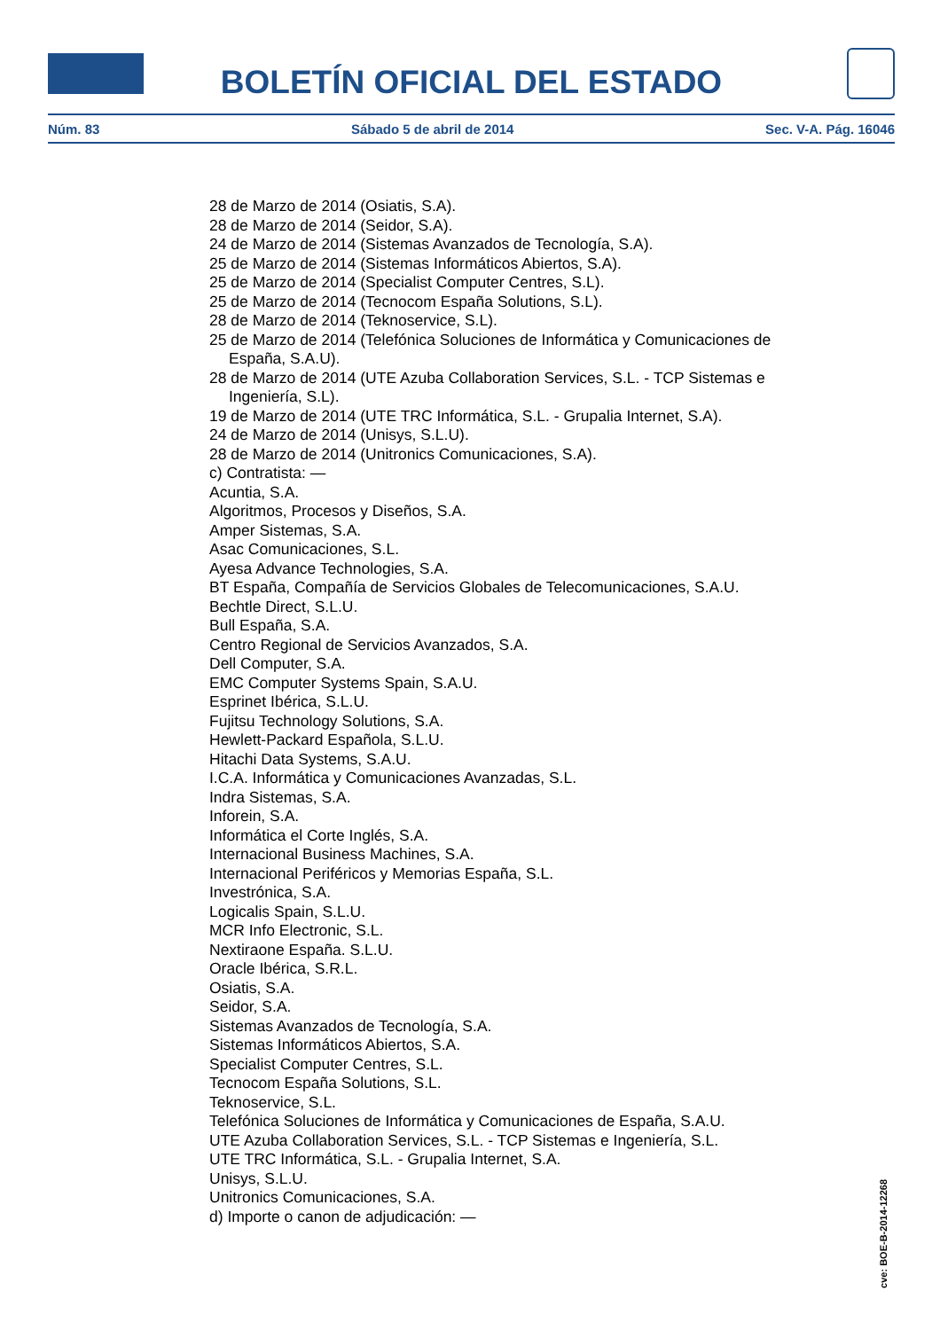BOLETÍN OFICIAL DEL ESTADO
Núm. 83 Sábado 5 de abril de 2014 Sec. V-A. Pág. 16046
28 de Marzo de 2014 (Osiatis, S.A).
28 de Marzo de 2014 (Seidor, S.A).
24 de Marzo de 2014 (Sistemas Avanzados de Tecnología, S.A).
25 de Marzo de 2014 (Sistemas Informáticos Abiertos, S.A).
25 de Marzo de 2014 (Specialist Computer Centres, S.L).
25 de Marzo de 2014 (Tecnocom España Solutions, S.L).
28 de Marzo de 2014 (Teknoservice, S.L).
25 de Marzo de 2014 (Telefónica Soluciones de Informática y Comunicaciones de España, S.A.U).
28 de Marzo de 2014 (UTE Azuba Collaboration Services, S.L. - TCP Sistemas e Ingeniería, S.L).
19 de Marzo de 2014 (UTE TRC Informática, S.L. - Grupalia Internet, S.A).
24 de Marzo de 2014 (Unisys, S.L.U).
28 de Marzo de 2014 (Unitronics Comunicaciones, S.A).
c) Contratista: —
Acuntia, S.A.
Algoritmos, Procesos y Diseños, S.A.
Amper Sistemas, S.A.
Asac Comunicaciones, S.L.
Ayesa Advance Technologies, S.A.
BT España, Compañía de Servicios Globales de Telecomunicaciones, S.A.U.
Bechtle Direct, S.L.U.
Bull España, S.A.
Centro Regional de Servicios Avanzados, S.A.
Dell Computer, S.A.
EMC Computer Systems Spain, S.A.U.
Esprinet Ibérica, S.L.U.
Fujitsu Technology Solutions, S.A.
Hewlett-Packard Española, S.L.U.
Hitachi Data Systems, S.A.U.
I.C.A. Informática y Comunicaciones Avanzadas, S.L.
Indra Sistemas, S.A.
Inforein, S.A.
Informática el Corte Inglés, S.A.
Internacional Business Machines, S.A.
Internacional Periféricos y Memorias España, S.L.
Investrónica, S.A.
Logicalis Spain, S.L.U.
MCR Info Electronic, S.L.
Nextiraone España. S.L.U.
Oracle Ibérica, S.R.L.
Osiatis, S.A.
Seidor, S.A.
Sistemas Avanzados de Tecnología, S.A.
Sistemas Informáticos Abiertos, S.A.
Specialist Computer Centres, S.L.
Tecnocom España Solutions, S.L.
Teknoservice, S.L.
Telefónica Soluciones de Informática y Comunicaciones de España, S.A.U.
UTE Azuba Collaboration Services, S.L. - TCP Sistemas e Ingeniería, S.L.
UTE TRC Informática, S.L. - Grupalia Internet, S.A.
Unisys, S.L.U.
Unitronics Comunicaciones, S.A.
d) Importe o canon de adjudicación: —
cve: BOE-B-2014-12268